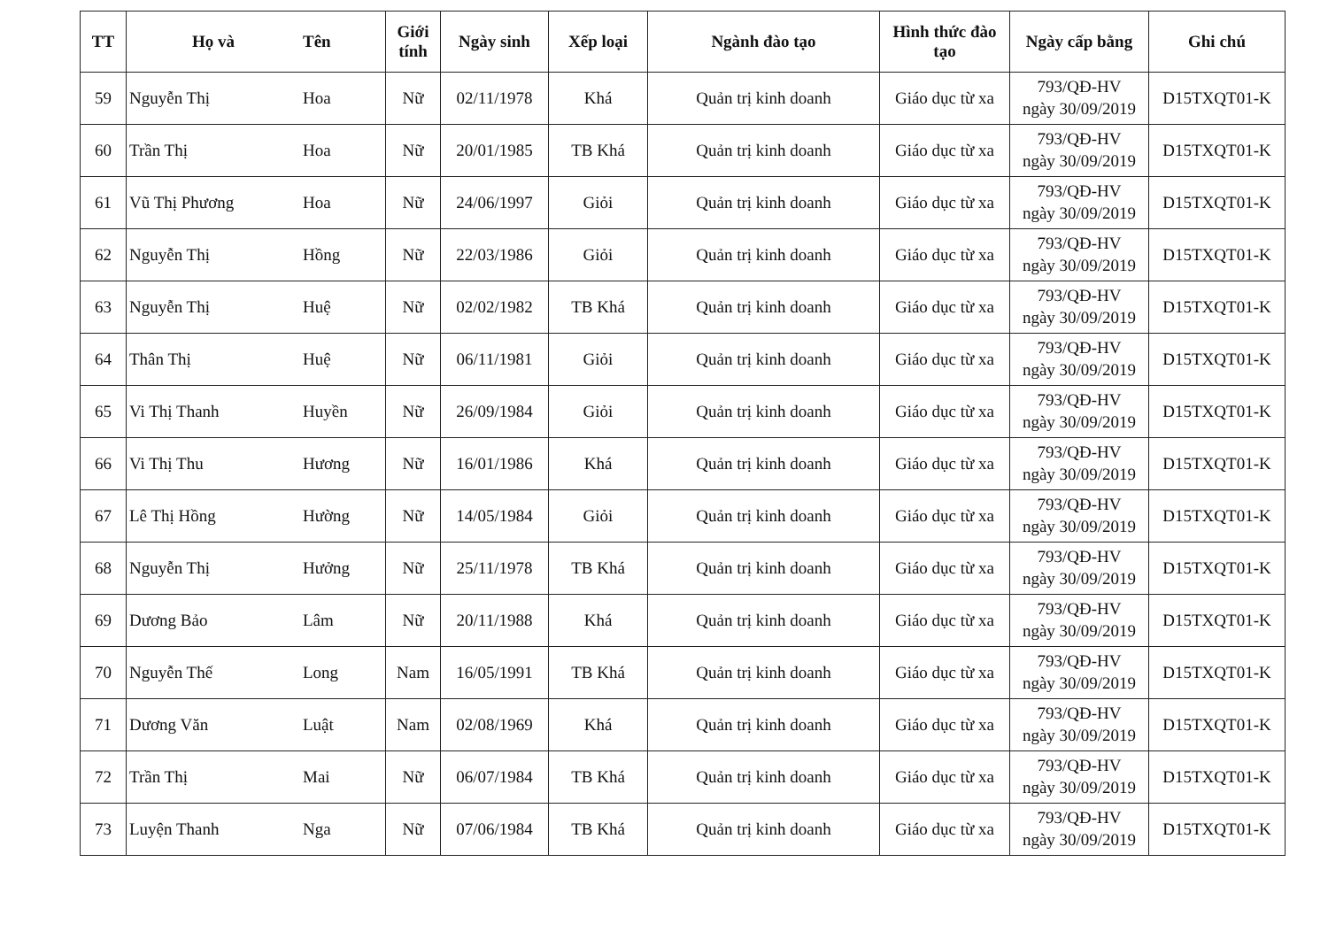| TT | Họ và | Tên | Giới tính | Ngày sinh | Xếp loại | Ngành đào tạo | Hình thức đào tạo | Ngày cấp bằng | Ghi chú |
| --- | --- | --- | --- | --- | --- | --- | --- | --- | --- |
| 59 | Nguyễn Thị | Hoa | Nữ | 02/11/1978 | Khá | Quản trị kinh doanh | Giáo dục từ xa | 793/QĐ-HV ngày 30/09/2019 | D15TXQT01-K |
| 60 | Trần Thị | Hoa | Nữ | 20/01/1985 | TB Khá | Quản trị kinh doanh | Giáo dục từ xa | 793/QĐ-HV ngày 30/09/2019 | D15TXQT01-K |
| 61 | Vũ Thị Phương | Hoa | Nữ | 24/06/1997 | Giỏi | Quản trị kinh doanh | Giáo dục từ xa | 793/QĐ-HV ngày 30/09/2019 | D15TXQT01-K |
| 62 | Nguyễn Thị | Hồng | Nữ | 22/03/1986 | Giỏi | Quản trị kinh doanh | Giáo dục từ xa | 793/QĐ-HV ngày 30/09/2019 | D15TXQT01-K |
| 63 | Nguyễn Thị | Huệ | Nữ | 02/02/1982 | TB Khá | Quản trị kinh doanh | Giáo dục từ xa | 793/QĐ-HV ngày 30/09/2019 | D15TXQT01-K |
| 64 | Thân Thị | Huệ | Nữ | 06/11/1981 | Giỏi | Quản trị kinh doanh | Giáo dục từ xa | 793/QĐ-HV ngày 30/09/2019 | D15TXQT01-K |
| 65 | Vi Thị Thanh | Huyền | Nữ | 26/09/1984 | Giỏi | Quản trị kinh doanh | Giáo dục từ xa | 793/QĐ-HV ngày 30/09/2019 | D15TXQT01-K |
| 66 | Vi Thị Thu | Hương | Nữ | 16/01/1986 | Khá | Quản trị kinh doanh | Giáo dục từ xa | 793/QĐ-HV ngày 30/09/2019 | D15TXQT01-K |
| 67 | Lê Thị Hồng | Hường | Nữ | 14/05/1984 | Giỏi | Quản trị kinh doanh | Giáo dục từ xa | 793/QĐ-HV ngày 30/09/2019 | D15TXQT01-K |
| 68 | Nguyễn Thị | Hưởng | Nữ | 25/11/1978 | TB Khá | Quản trị kinh doanh | Giáo dục từ xa | 793/QĐ-HV ngày 30/09/2019 | D15TXQT01-K |
| 69 | Dương Bảo | Lâm | Nữ | 20/11/1988 | Khá | Quản trị kinh doanh | Giáo dục từ xa | 793/QĐ-HV ngày 30/09/2019 | D15TXQT01-K |
| 70 | Nguyễn Thế | Long | Nam | 16/05/1991 | TB Khá | Quản trị kinh doanh | Giáo dục từ xa | 793/QĐ-HV ngày 30/09/2019 | D15TXQT01-K |
| 71 | Dương Văn | Luật | Nam | 02/08/1969 | Khá | Quản trị kinh doanh | Giáo dục từ xa | 793/QĐ-HV ngày 30/09/2019 | D15TXQT01-K |
| 72 | Trần Thị | Mai | Nữ | 06/07/1984 | TB Khá | Quản trị kinh doanh | Giáo dục từ xa | 793/QĐ-HV ngày 30/09/2019 | D15TXQT01-K |
| 73 | Luyện Thanh | Nga | Nữ | 07/06/1984 | TB Khá | Quản trị kinh doanh | Giáo dục từ xa | 793/QĐ-HV ngày 30/09/2019 | D15TXQT01-K |